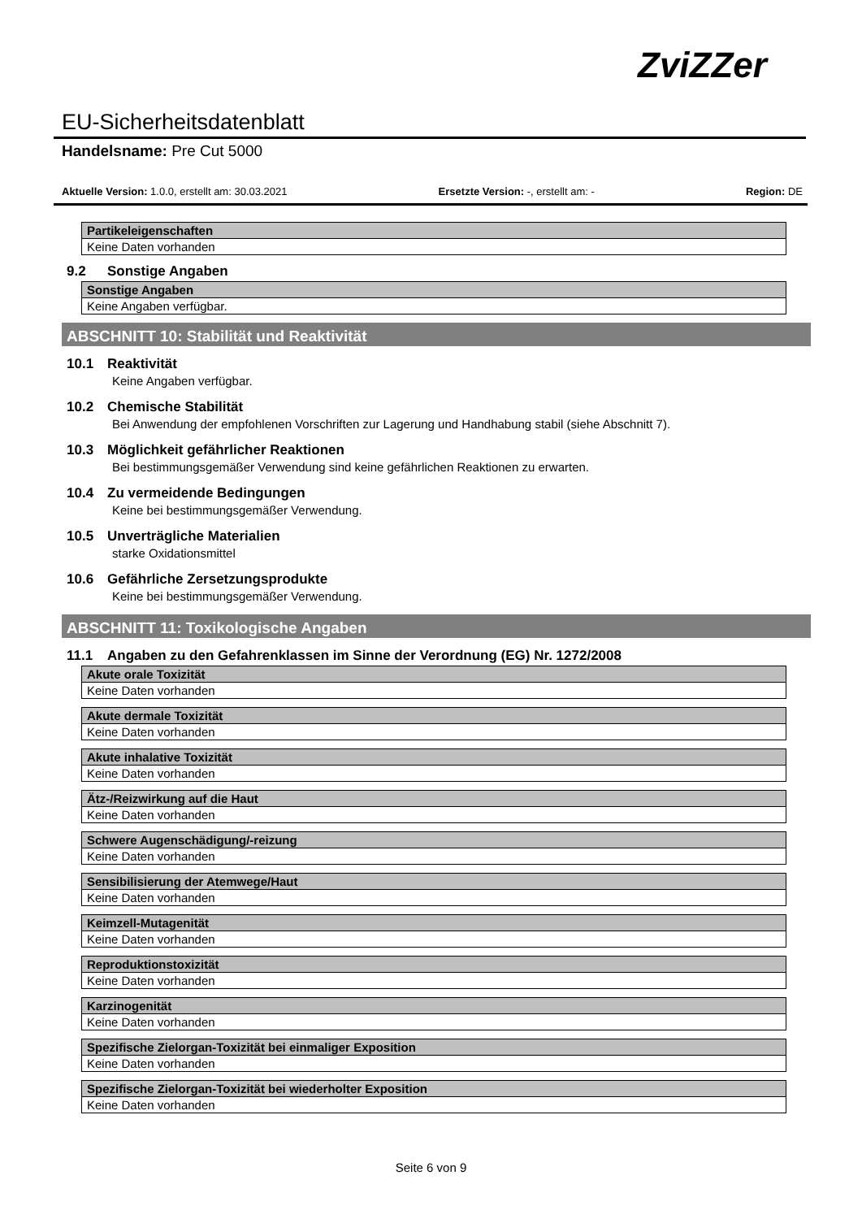ZviZZer
EU-Sicherheitsdatenblatt
Handelsname: Pre Cut 5000
Aktuelle Version: 1.0.0, erstellt am: 30.03.2021 Ersetzte Version: -, erstellt am: - Region: DE
| Partikeleigenschaften |
| --- |
| Keine Daten vorhanden |
9.2 Sonstige Angaben
| Sonstige Angaben |
| --- |
| Keine Angaben verfügbar. |
ABSCHNITT 10: Stabilität und Reaktivität
10.1 Reaktivität
Keine Angaben verfügbar.
10.2 Chemische Stabilität
Bei Anwendung der empfohlenen Vorschriften zur Lagerung und Handhabung stabil (siehe Abschnitt 7).
10.3 Möglichkeit gefährlicher Reaktionen
Bei bestimmungsgemäßer Verwendung sind keine gefährlichen Reaktionen zu erwarten.
10.4 Zu vermeidende Bedingungen
Keine bei bestimmungsgemäßer Verwendung.
10.5 Unverträgliche Materialien
starke Oxidationsmittel
10.6 Gefährliche Zersetzungsprodukte
Keine bei bestimmungsgemäßer Verwendung.
ABSCHNITT 11: Toxikologische Angaben
11.1 Angaben zu den Gefahrenklassen im Sinne der Verordnung (EG) Nr. 1272/2008
| Akute orale Toxizität |
| --- |
| Keine Daten vorhanden |
| Akute dermale Toxizität |
| --- |
| Keine Daten vorhanden |
| Akute inhalative Toxizität |
| --- |
| Keine Daten vorhanden |
| Ätz-/Reizwirkung auf die Haut |
| --- |
| Keine Daten vorhanden |
| Schwere Augenschädigung/-reizung |
| --- |
| Keine Daten vorhanden |
| Sensibilisierung der Atemwege/Haut |
| --- |
| Keine Daten vorhanden |
| Keimzell-Mutagenität |
| --- |
| Keine Daten vorhanden |
| Reproduktionstoxizität |
| --- |
| Keine Daten vorhanden |
| Karzinogenität |
| --- |
| Keine Daten vorhanden |
| Spezifische Zielorgan-Toxizität bei einmaliger Exposition |
| --- |
| Keine Daten vorhanden |
| Spezifische Zielorgan-Toxizität bei wiederholter Exposition |
| --- |
| Keine Daten vorhanden |
Seite 6 von 9